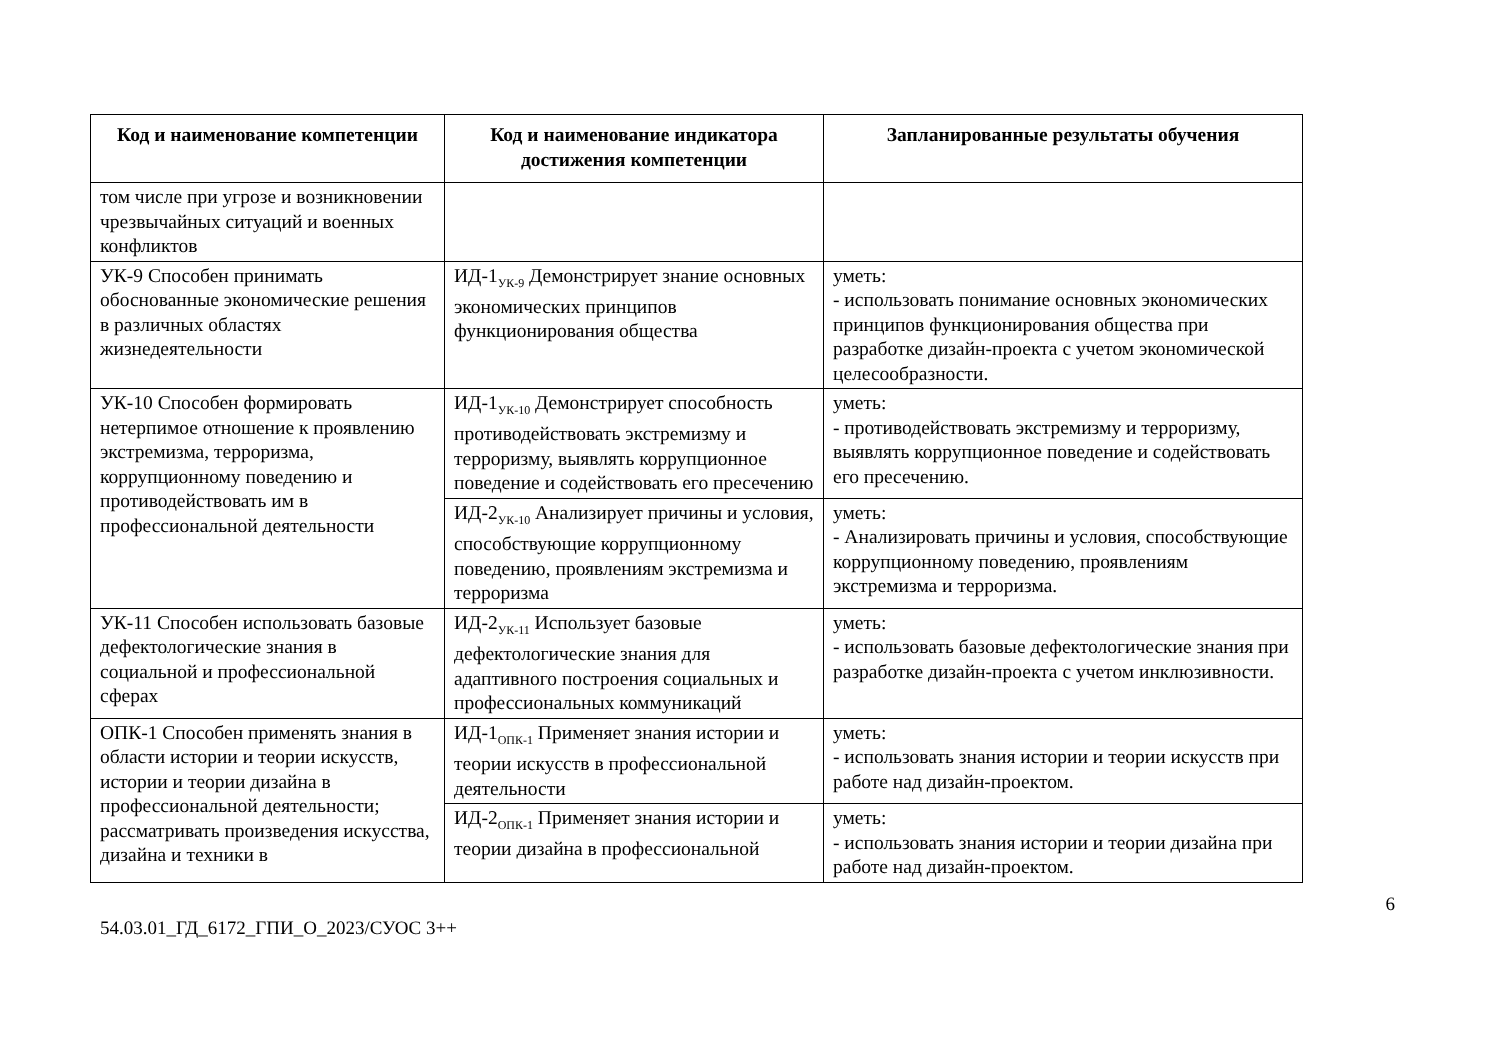| Код и наименование компетенции | Код и наименование индикатора достижения компетенции | Запланированные результаты обучения |
| --- | --- | --- |
| том числе при угрозе и возникновении чрезвычайных ситуаций и военных конфликтов | | |
| УК-9 Способен принимать обоснованные экономические решения в различных областях жизнедеятельности | ИД-1<sub>УК-9</sub> Демонстрирует знание основных экономических принципов функционирования общества | уметь: - использовать понимание основных экономических принципов функционирования общества при разработке дизайн-проекта с учетом экономической целесообразности. |
| УК-10 Способен формировать нетерпимое отношение к проявлению экстремизма, терроризма, коррупционному поведению и противодействовать им в профессиональной деятельности | ИД-1<sub>УК-10</sub> Демонстрирует способность противодействовать экстремизму и терроризму, выявлять коррупционное поведение и содействовать его пресечению | уметь: - противодействовать экстремизму и терроризму, выявлять коррупционное поведение и содействовать его пресечению. |
| | ИД-2<sub>УК-10</sub> Анализирует причины и условия, способствующие коррупционному поведению, проявлениям экстремизма и терроризма | уметь: - Анализировать причины и условия, способствующие коррупционному поведению, проявлениям экстремизма и терроризма. |
| УК-11 Способен использовать базовые дефектологические знания в социальной и профессиональной сферах | ИД-2<sub>УК-11</sub> Использует базовые дефектологические знания для адаптивного построения социальных и профессиональных коммуникаций | уметь: - использовать базовые дефектологические знания при разработке дизайн-проекта с учетом инклюзивности. |
| ОПК-1 Способен применять знания в области истории и теории искусств, истории и теории дизайна в профессиональной деятельности; рассматривать произведения искусства, дизайна и техники в | ИД-1<sub>ОПК-1</sub> Применяет знания истории и теории искусств в профессиональной деятельности | уметь: - использовать знания истории и теории искусств при работе над дизайн-проектом. |
| | ИД-2<sub>ОПК-1</sub> Применяет знания истории и теории дизайна в профессиональной | уметь: - использовать знания истории и теории дизайна при работе над дизайн-проектом. |
6
54.03.01_ГД_6172_ГПИ_О_2023/СУОС 3++